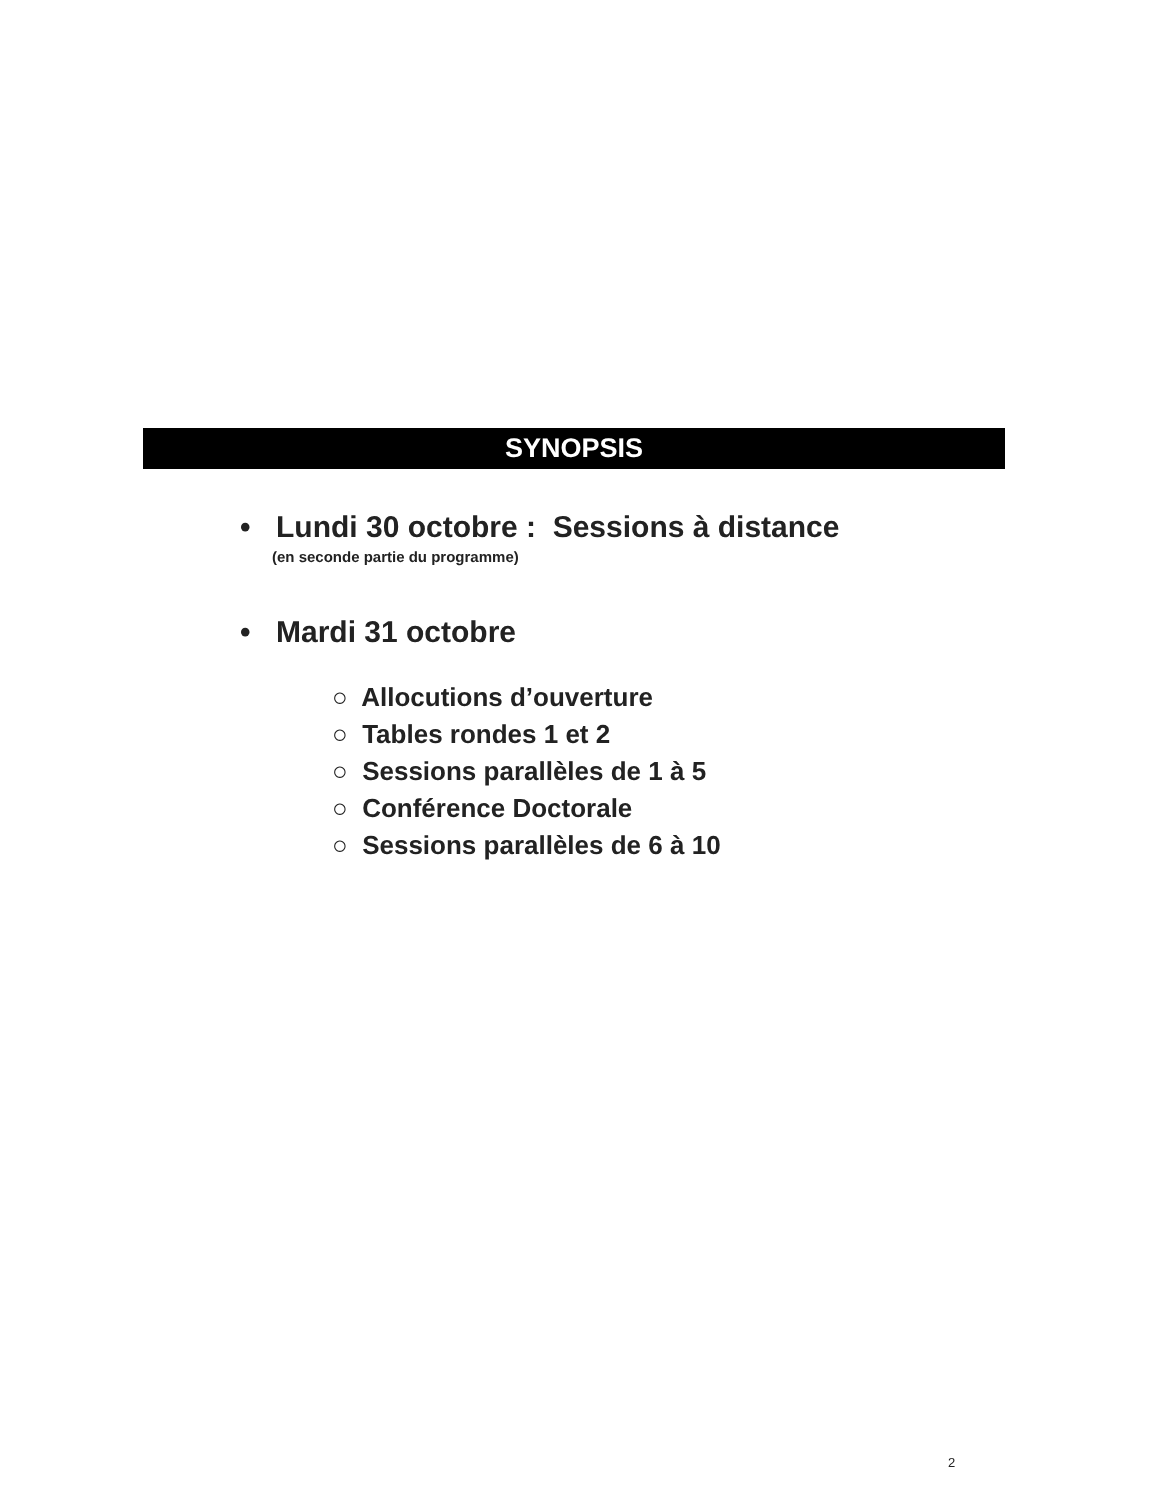SYNOPSIS
• Lundi 30 octobre : Sessions à distance
(en seconde partie du programme)
• Mardi 31 octobre
○ Allocutions d’ouverture
○ Tables rondes 1 et 2
○ Sessions parallèles de 1 à 5
○ Conférence Doctorale
○ Sessions parallèles de 6 à 10
2